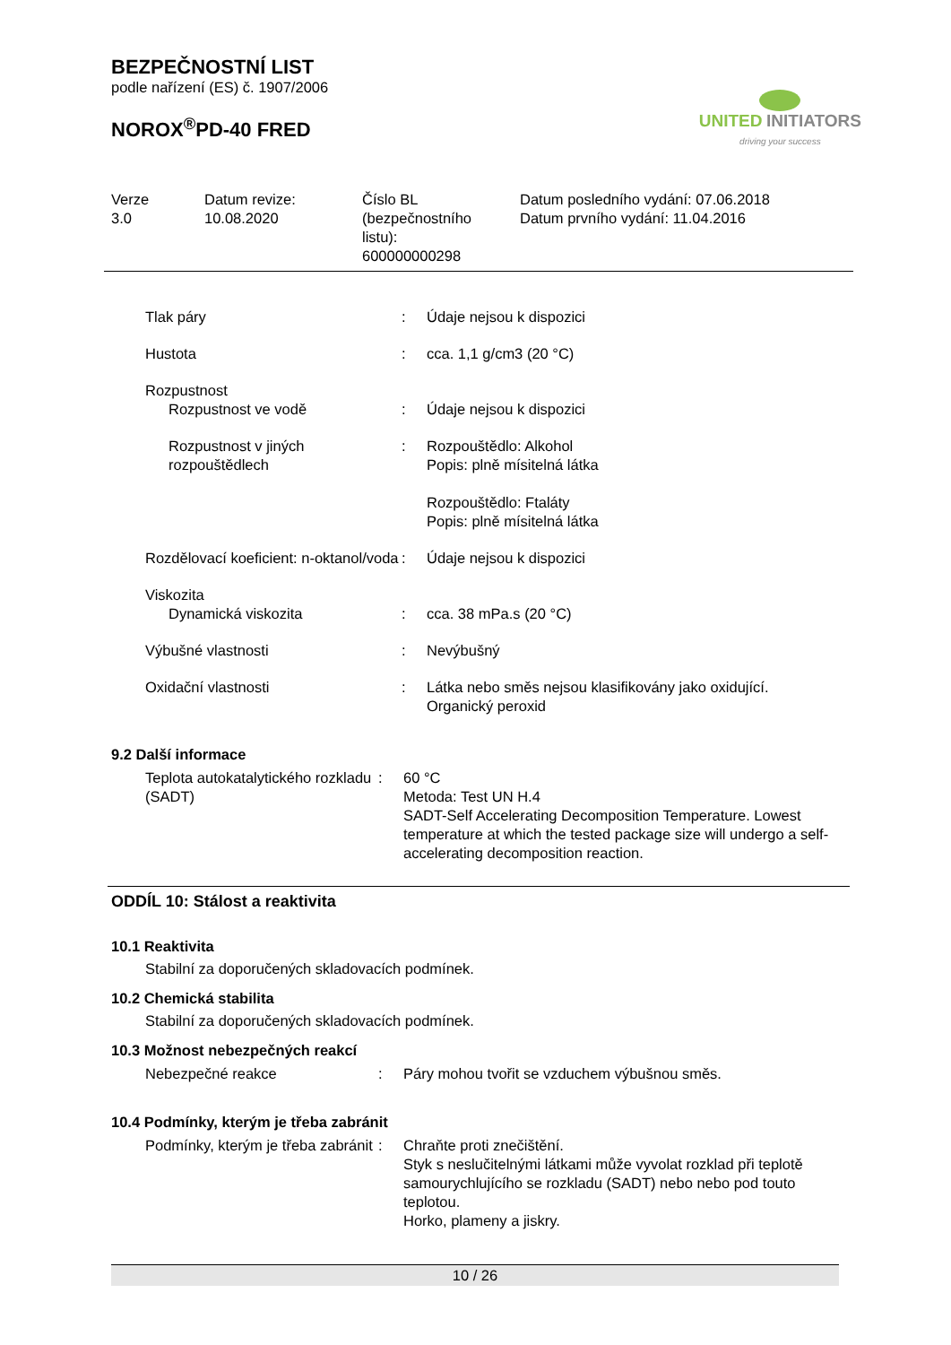BEZPEČNOSTNÍ LIST
podle nařízení (ES) č. 1907/2006
NOROX<sup>®</sup>PD-40 FRED
UNITED INITIATORS
driving your success
| Verze 3.0 | Datum revize: 10.08.2020 | Číslo BL (bezpečnostního listu): 600000000298 | Datum posledního vydání: 07.06.2018 Datum prvního vydání: 11.04.2016 |
| Tlak páry | : | Údaje nejsou k dispozici |
| Hustota | : | cca. 1,1 g/cm3 (20 °C) |
| Rozpustnost | | |
| Rozpustnost ve vodě | : | Údaje nejsou k dispozici |
| Rozpustnost v jiných rozpouštědlech | : | Rozpouštědlo: Alkohol Popis: plně mísitelná látka Rozpouštědlo: Ftaláty Popis: plně mísitelná látka |
| Rozdělovací koeficient: n-oktanol/voda | : | Údaje nejsou k dispozici |
| Viskozita | | |
| Dynamická viskozita | : | cca. 38 mPa.s (20 °C) |
| Výbušné vlastnosti | : | Nevýbušný |
| Oxidační vlastnosti | : | Látka nebo směs nejsou klasifikovány jako oxidující. Organický peroxid |
9.2 Další informace
| Teplota autokatalytického rozkladu (SADT) | : | 60 °C Metoda: Test UN H.4 SADT-Self Accelerating Decomposition Temperature. Lowest temperature at which the tested package size will undergo a self-accelerating decomposition reaction. |
ODDÍL 10: Stálost a reaktivita
10.1 Reaktivita
Stabilní za doporučených skladovacích podmínek.
10.2 Chemická stabilita
Stabilní za doporučených skladovacích podmínek.
10.3 Možnost nebezpečných reakcí
| Nebezpečné reakce | : | Páry mohou tvořit se vzduchem výbušnou směs. |
10.4 Podmínky, kterým je třeba zabránit
| Podmínky, kterým je třeba zabránit | : | Chraňte proti znečištění. Styk s neslučitelnými látkami může vyvolat rozklad při teplotě samourychlujícího se rozkladu (SADT) nebo nebo pod touto teplotou. Horko, plameny a jiskry. |
10 / 26